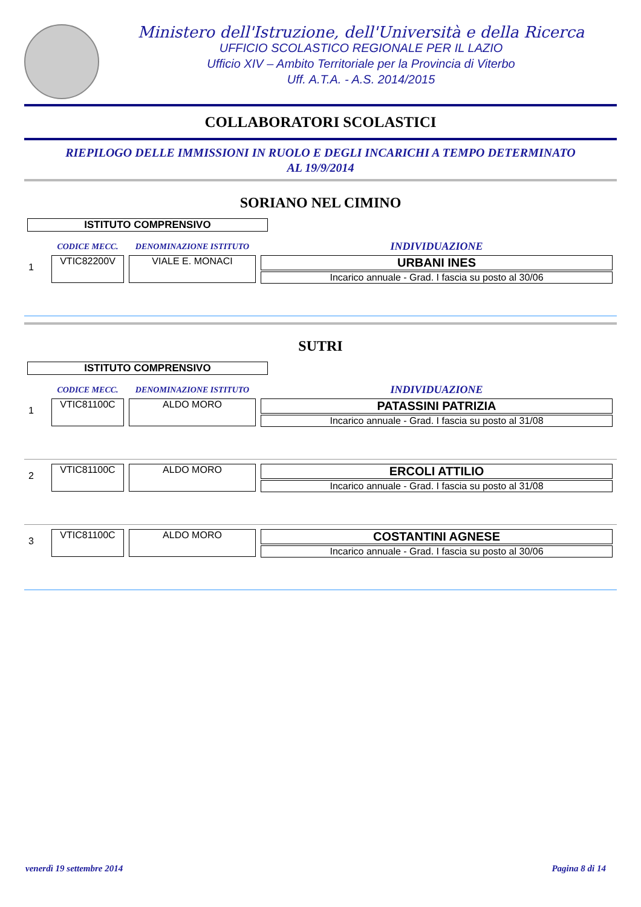Ministero dell'Istruzione, dell'Università e della Ricerca
UFFICIO SCOLASTICO REGIONALE PER IL LAZIO
Ufficio XIV – Ambito Territoriale per la Provincia di Viterbo
Uff. A.T.A. - A.S. 2014/2015
COLLABORATORI SCOLASTICI
RIEPILOGO DELLE IMMISSIONI IN RUOLO E DEGLI INCARICHI A TEMPO DETERMINATO
AL 19/9/2014
SORIANO NEL CIMINO
ISTITUTO COMPRENSIVO
| | CODICE MECC. | DENOMINAZIONE ISTITUTO | INDIVIDUAZIONE |
| --- | --- | --- | --- |
| 1 | VTIC82200V | VIALE E. MONACI | URBANI INES Incarico annuale - Grad. I fascia su posto al 30/06 |
SUTRI
ISTITUTO COMPRENSIVO
| | CODICE MECC. | DENOMINAZIONE ISTITUTO | INDIVIDUAZIONE |
| --- | --- | --- | --- |
| 1 | VTIC81100C | ALDO MORO | PATASSINI PATRIZIA Incarico annuale - Grad. I fascia su posto al 31/08 |
| 2 | VTIC81100C | ALDO MORO | ERCOLI ATTILIO Incarico annuale - Grad. I fascia su posto al 31/08 |
| 3 | VTIC81100C | ALDO MORO | COSTANTINI AGNESE Incarico annuale - Grad. I fascia su posto al 30/06 |
venerdì 19 settembre 2014 Pagina 8 di 14